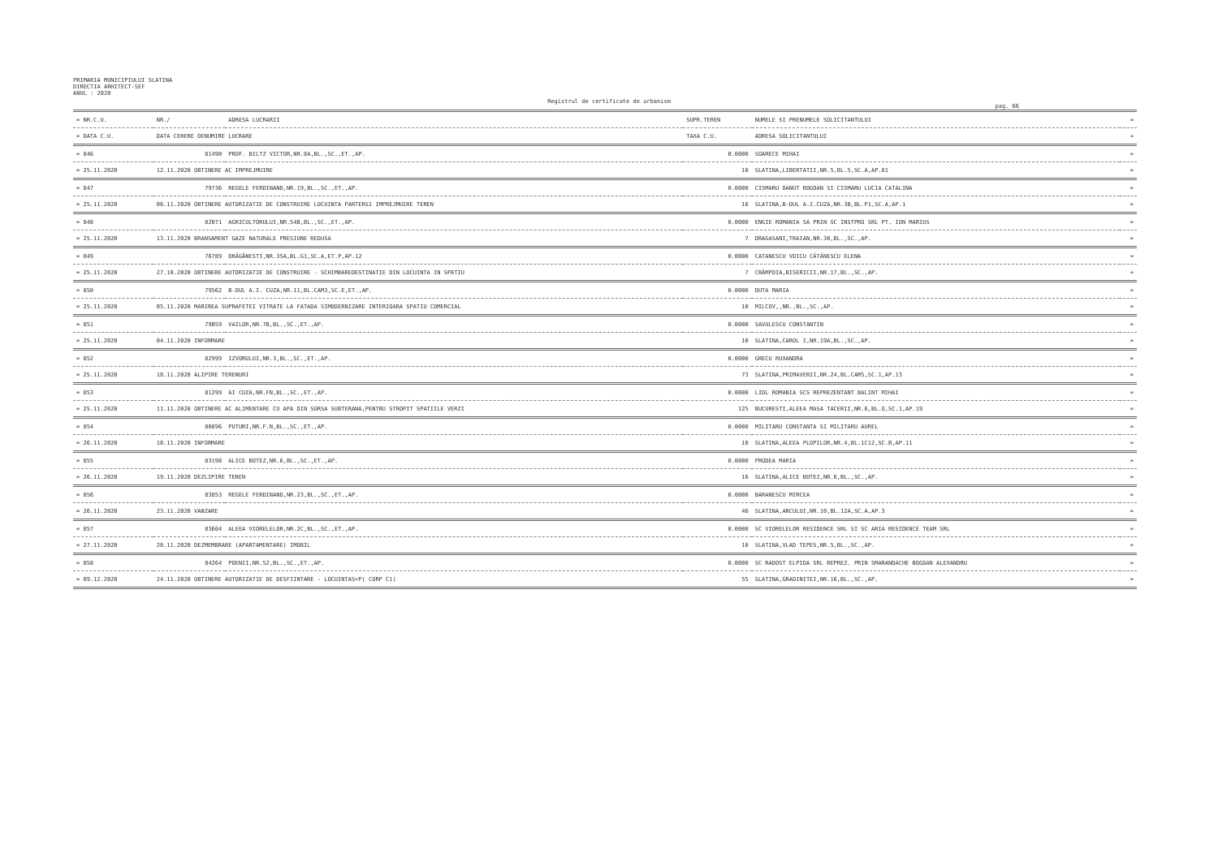PRIMARIA MUNICIPIULUI SLATINA
DIRECTIA ARHITECT-SEF
ANUL : 2020
Registrul de certificate de urbanism
pag. 66
| = NR.C.U. | NR./ | ADRESA LUCRARII | SUPR.TEREN | NUMELE SI PRENUMELE SOLICITANTULUI | = |
| --- | --- | --- | --- | --- | --- |
| = DATA C.U. | DATA CERERE DENUMIRE LUCRARE | | TAXA C.U. | ADRESA SOLICITANTULUI | = |
| = 846 | 81490 | PROF. BILTZ VICTOR,NR.8A,BL.,SC.,ET.,AP. | 0.0000 | SOARECE MIHAI | = |
| = 25.11.2020 | 12.11.2020 OBTINERE AC IMPREJMUIRE | | 10 | SLATINA,LIBERTATII,NR.5,BL.5,SC.A,AP.81 | = |
| = 847 | 79736 | REGELE FERDINAND,NR.19,BL.,SC.,ET.,AP. | 0.0000 | CISMARU DANUT BOGDAN SI CISMARU LUCIA CATALINA | = |
| = 25.11.2020 | 06.11.2020 OBTINERE AUTORIZATIE DE CONSTRUIRE LOCUINTA PARTERSI IMPREJMUIRE TEREN | | 16 | SLATINA,B-DUL A.I.CUZA,NR.3B,BL.P1,SC.A,AP.1 | = |
| = 848 | 82071 | AGRICULTORULUI,NR.54B,BL.,SC.,ET.,AP. | 0.0000 | ENGIE ROMANIA SA PRIN SC INSTPRO SRL PT. ION MARIUS | = |
| = 25.11.2020 | 13.11.2020 BRANSAMENT GAZE NATURALE PRESIUNE REDUSA | | 7 | DRAGASANI,TRAIAN,NR.30,BL.,SC.,AP. | = |
| = 849 | 76789 | DRĂGĂNESTI,NR.35A,BL.G1,SC.A,ET.P,AP.12 | 0.0000 | CATANESCU VOICU CĂTĂNESCU ELENA | = |
| = 25.11.2020 | 27.10.2020 OBTINERE AUTORIZATIE DE CONSTRUIRE - SCHIMBAREDESTINATIE DIN LOCUINTA IN SPATIU | | 7 | CRĂMPOIA,BISERICII,NR.17,BL.,SC.,AP. | = |
| = 850 | 79562 | B-DUL A.I. CUZA,NR.11,BL.CAM3,SC.E,ET.,AP. | 0.0000 | DUTA MARIA | = |
| = 25.11.2020 | 05.11.2020 MARIREA SUPRAFETEI VITRATE LA FATADA SIMODERNIZARE INTERIOARA SPATIU COMERCIAL | | 10 | MILCOV,,NR.,BL.,SC.,AP. | = |
| = 851 | 79059 | VAILOR,NR.7B,BL.,SC.,ET.,AP. | 0.0000 | SAVULESCU CONSTANTIN | = |
| = 25.11.2020 | 04.11.2020 INFORMARE | | 10 | SLATINA,CAROL I,NR.19A,BL.,SC.,AP. | = |
| = 852 | 82999 | IZVORULUI,NR.3,BL.,SC.,ET.,AP. | 0.0000 | GRECU RUXANDRA | = |
| = 25.11.2020 | 18.11.2020 ALIPIRE TERENURI | | 73 | SLATINA,PRIMAVERII,NR.24,BL.CAM5,SC.1,AP.13 | = |
| = 853 | 81299 | AI CUZA,NR.FN,BL.,SC.,ET.,AP. | 0.0000 | LIDL ROMANIA SCS REPREZENTANT BALINT MIHAI | = |
| = 25.11.2020 | 11.11.2020 OBTINERE AC ALIMENTARE CU APA DIN SURSA SUBTERANA,PENTRU STROPIT SPATIILE VERZI | | 125 | BUCURESTI,ALEEA MASA TACERII,NR.6,BL.O,SC.1,AP.19 | = |
| = 854 | 80896 | PUTURI,NR.F.N,BL.,SC.,ET.,AP. | 0.0000 | MILITARU CONSTANTA SI MILITARU AUREL | = |
| = 26.11.2020 | 10.11.2020 INFORMARE | | 10 | SLATINA,ALEEA PLOPILOR,NR.4,BL.1C12,SC.B,AP.11 | = |
| = 855 | 83198 | ALICE BOTEZ,NR.6,BL.,SC.,ET.,AP. | 0.0000 | PRODEA MARIA | = |
| = 26.11.2020 | 19.11.2020 DEZLIPIRE TEREN | | 16 | SLATINA,ALICE BOTEZ,NR.6,BL.,SC.,AP. | = |
| = 856 | 83853 | REGELE FERDINAND,NR.23,BL.,SC.,ET.,AP. | 0.0000 | BARANESCU MIRCEA | = |
| = 26.11.2020 | 23.11.2020 VANZARE | | 46 | SLATINA,ARCULUI,NR.10,BL.12A,SC.A,AP.3 | = |
| = 857 | 83604 | ALEEA VIORELELOR,NR.2C,BL.,SC.,ET.,AP. | 0.0000 | SC VIORELELOR RESIDENCE SRL SI SC ARIA RESIDENCE TEAM SRL | = |
| = 27.11.2020 | 20.11.2020 DEZMEMBRARE (APARTAMENTARE) IMOBIL | | 10 | SLATINA,VLAD TEPES,NR.5,BL.,SC.,AP. | = |
| = 858 | 84264 | POENII,NR.52,BL.,SC.,ET.,AP. | 0.0000 | SC RADOST ELPIDA SRL REPREZ. PRIN SMARANDACHE BOGDAN ALEXANDRU | = |
| = 09.12.2020 | 24.11.2020 OBTINERE AUTORIZATIE DE DESFIINTARE - LOCUINTAS+P( CORP C1) | | 55 | SLATINA,GRADINITEI,NR.16,BL.,SC.,AP. | = |